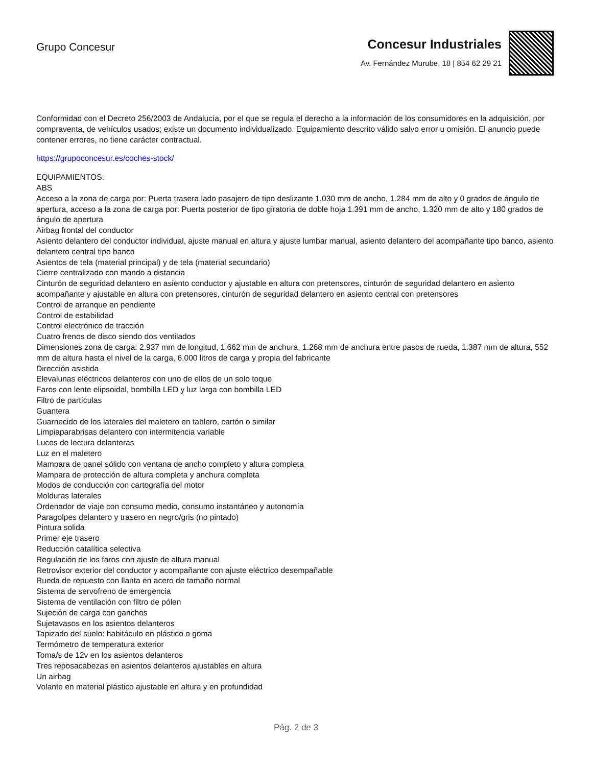Grupo Concesur
Concesur Industriales
Av. Fernández Murube, 18 | 854 62 29 21
Conformidad con el Decreto 256/2003 de Andalucía, por el que se regula el derecho a la información de los consumidores en la adquisición, por compraventa, de vehículos usados; existe un documento individualizado. Equipamiento descrito válido salvo error u omisión. El anuncio puede contener errores, no tiene carácter contractual.
https://grupoconcesur.es/coches-stock/
EQUIPAMIENTOS:
ABS
Acceso a la zona de carga por: Puerta trasera lado pasajero de tipo deslizante 1.030 mm de ancho, 1.284 mm de alto y 0 grados de ángulo de apertura, acceso a la zona de carga por: Puerta posterior de tipo giratoria de doble hoja 1.391 mm de ancho, 1.320 mm de alto y 180 grados de ángulo de apertura
Airbag frontal del conductor
Asiento delantero del conductor individual, ajuste manual en altura y ajuste lumbar manual, asiento delantero del acompañante tipo banco, asiento delantero central tipo banco
Asientos de tela (material principal) y de tela (material secundario)
Cierre centralizado con mando a distancia
Cinturón de seguridad delantero en asiento conductor y ajustable en altura con pretensores, cinturón de seguridad delantero en asiento acompañante y ajustable en altura con pretensores, cinturón de seguridad delantero en asiento central con pretensores
Control de arranque en pendiente
Control de estabilidad
Control electrónico de tracción
Cuatro frenos de disco siendo dos ventilados
Dimensiones zona de carga: 2.937 mm de longitud, 1.662 mm de anchura, 1.268 mm de anchura entre pasos de rueda, 1.387 mm de altura, 552 mm de altura hasta el nivel de la carga, 6.000 litros de carga y propia del fabricante
Dirección asistida
Elevalunas eléctricos delanteros con uno de ellos de un solo toque
Faros con lente elipsoidal, bombilla LED y luz larga con bombilla LED
Filtro de partículas
Guantera
Guarnecido de los laterales del maletero en tablero, cartón o similar
Limpiaparabrisas delantero con intermitencia variable
Luces de lectura delanteras
Luz en el maletero
Mampara de panel sólido con ventana de ancho completo y altura completa
Mampara de protección de altura completa y anchura completa
Modos de conducción con cartografía del motor
Molduras laterales
Ordenador de viaje con consumo medio, consumo instantáneo y autonomía
Paragolpes delantero y trasero en negro/gris (no pintado)
Pintura solida
Primer eje trasero
Reducción catalítica selectiva
Regulación de los faros con ajuste de altura manual
Retrovisor exterior del conductor y acompañante con ajuste eléctrico desempañable
Rueda de repuesto con llanta en acero de tamaño normal
Sistema de servofreno de emergencia
Sistema de ventilación con filtro de pólen
Sujeción de carga con ganchos
Sujetavasos en los asientos delanteros
Tapizado del suelo: habitáculo en plástico o goma
Termómetro de temperatura exterior
Toma/s de 12v en los asientos delanteros
Tres reposacabezas en asientos delanteros ajustables en altura
Un airbag
Volante en material plástico ajustable en altura y en profundidad
Pág. 2 de 3